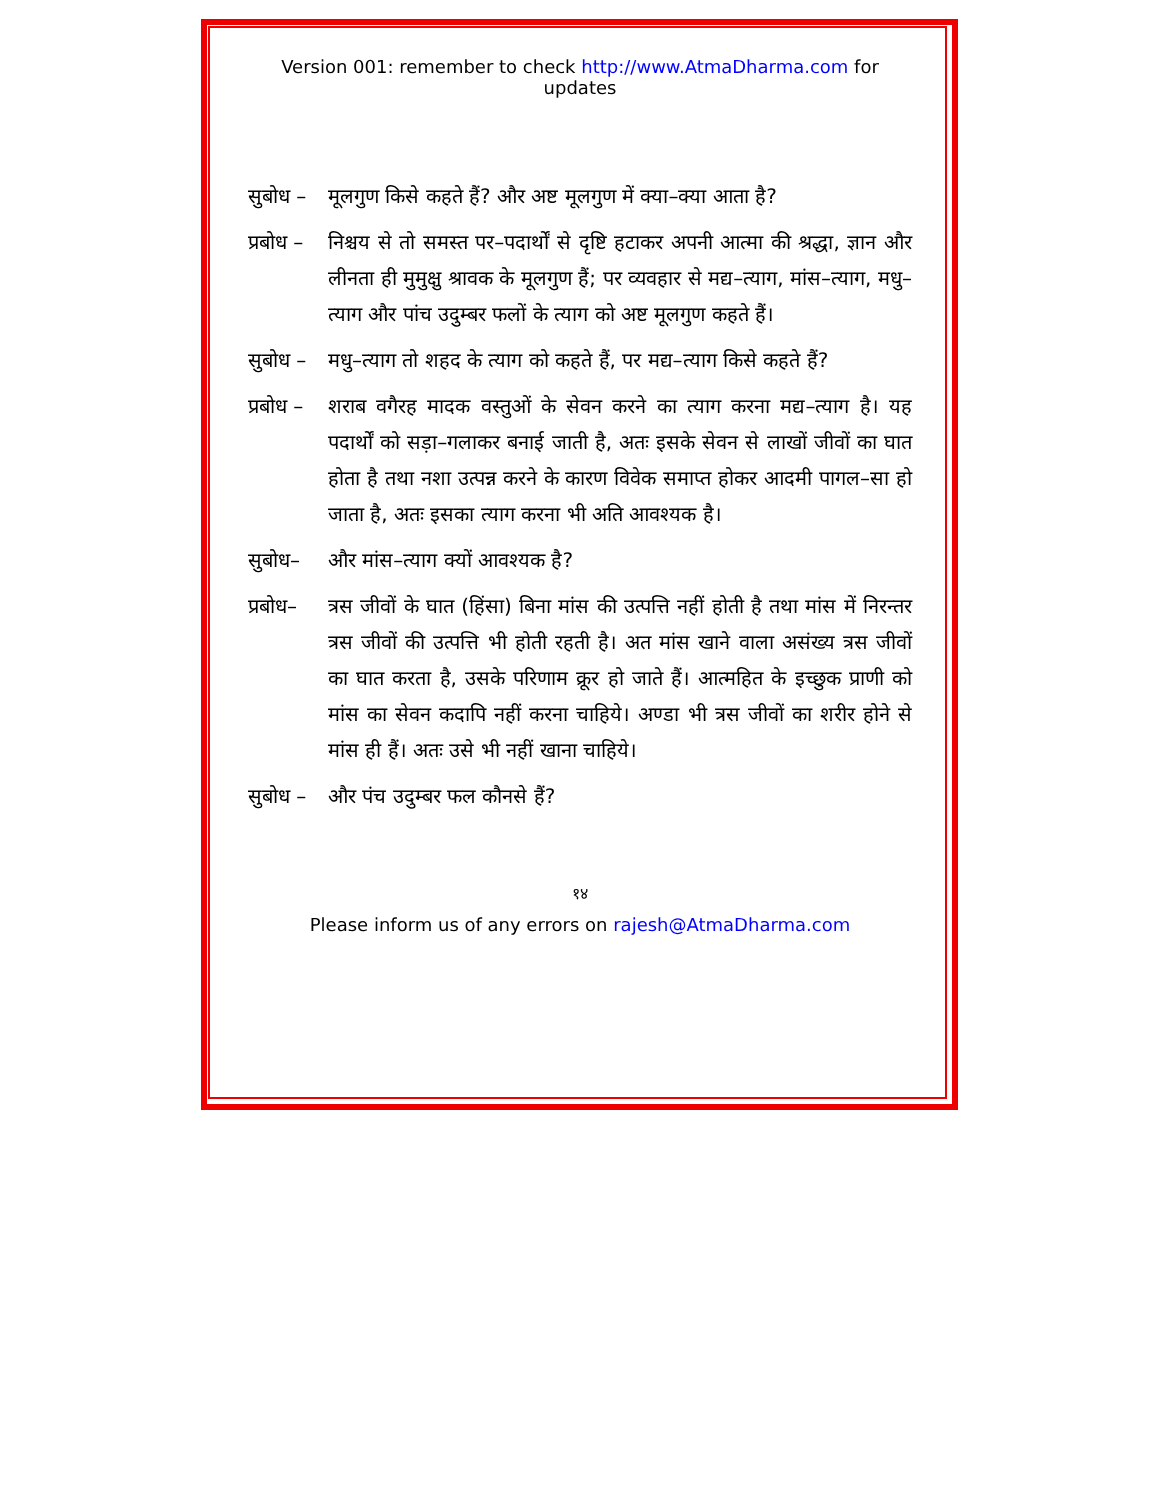Version 001: remember to check http://www.AtmaDharma.com for updates
सुबोध –
मूलगुण किसे कहते हैं? और अष्ट मूलगुण में क्या–क्या आता है?
प्रबोध –
निश्चय से तो समस्त पर–पदार्थों से दृष्टि हटाकर अपनी आत्मा की श्रद्धा, ज्ञान और लीनता ही मुमुक्षु श्रावक के मूलगुण हैं; पर व्यवहार से मद्य–त्याग, मांस–त्याग, मधु–त्याग और पांच उदुम्बर फलों के त्याग को अष्ट मूलगुण कहते हैं।
सुबोध –
मधु–त्याग तो शहद के त्याग को कहते हैं, पर मद्य–त्याग किसे कहते हैं?
प्रबोध –
शराब वगैरह मादक वस्तुओं के सेवन करने का त्याग करना मद्य–त्याग है। यह पदार्थों को सड़ा–गलाकर बनाई जाती है, अतः इसके सेवन से लाखों जीवों का घात होता है तथा नशा उत्पन्न करने के कारण विवेक समाप्त होकर आदमी पागल–सा हो जाता है, अतः इसका त्याग करना भी अति आवश्यक है।
सुबोध– और मांस–त्याग क्यों आवश्यक है?
प्रबोध–
त्रस जीवों के घात (हिंसा) बिना मांस की उत्पत्ति नहीं होती है तथा मांस में निरन्तर त्रस जीवों की उत्पत्ति भी होती रहती है। अत मांस खाने वाला असंख्य त्रस जीवों का घात करता है, उसके परिणाम क्रूर हो जाते हैं। आत्महित के इच्छुक प्राणी को मांस का सेवन कदापि नहीं करना चाहिये। अण्डा भी त्रस जीवों का शरीर होने से मांस ही हैं। अतः उसे भी नहीं खाना चाहिये।
सुबोध –
और पंच उदुम्बर फल कौनसे हैं?
१४
Please inform us of any errors on rajesh@AtmaDharma.com